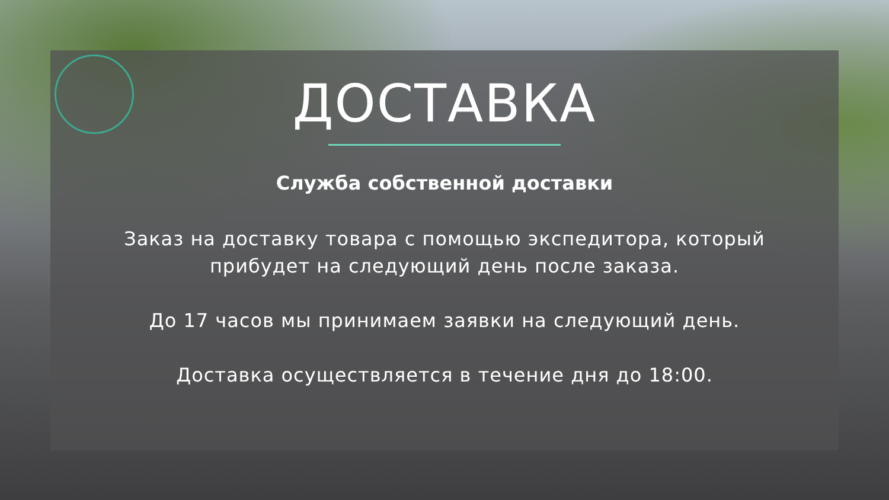ДОСТАВКА
Служба собственной доставки
Заказ на доставку товара с помощью экспедитора, который
прибудет на следующий день после заказа.
До 17 часов мы принимаем заявки на следующий день.
Доставка осуществляется в течение дня до 18:00.